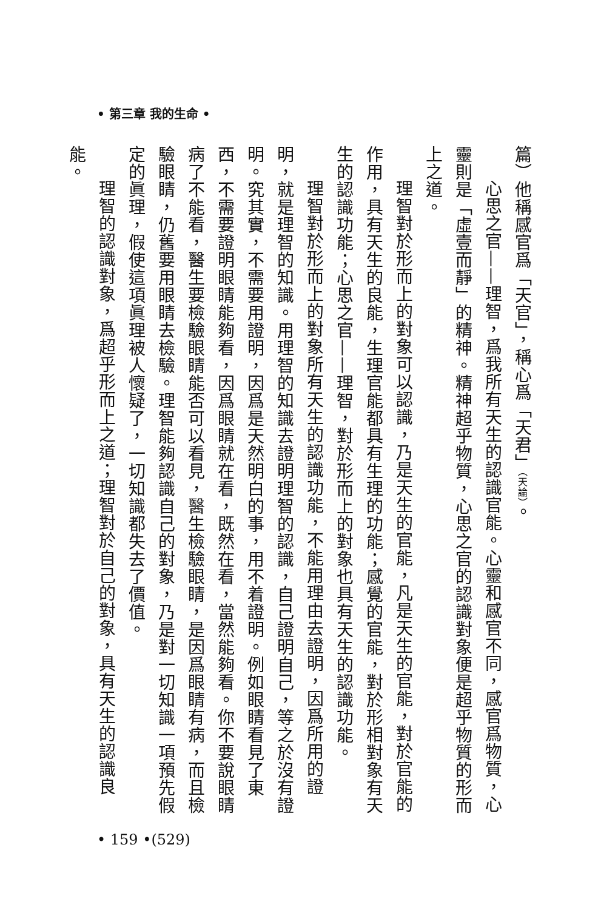• 第三章 我的生命 •
篇）他稱感官爲「天官」，稱心爲「天君」（天論）。
心思之官——理智，爲我所有天生的認識官能。心靈和感官不同，感官爲物質，心靈則是「虛壹而靜」的精神。精神超乎物質，心思之官的認識對象便是超乎物質的形而上之道。
理智對於形而上的對象可以認識，乃是天生的官能，凡是天生的官能，對於官能的作用，具有天生的良能，生理官能都具有生理的功能；感覺的官能，對於形相對象有天生的認識功能；心思之官——理智，對於形而上的對象也具有天生的認識功能。
理智對於形而上的對象所有天生的認識功能，不能用理由去證明，因爲所用的證明，就是理智的知識。用理智的知識去證明理智的認識，自己證明自己，等之於沒有證明。究其實，不需要用證明，因爲是天然明白的事，用不着證明。例如眼睛看見了東西，不需要證明眼睛能夠看，因爲眼睛就在看，既然在看，當然能夠看。你不要說眼睛病了不能看，醫生要檢驗眼睛能否可以看見，醫生檢驗眼睛，是因爲眼睛有病，而且檢驗眼睛，仍舊要用眼睛去檢驗。理智能夠認識自己的對象，乃是對一切知識一項預先假定的眞理，假使這項眞理被人懷疑了，一切知識都失去了價值。
理智的認識對象，爲超乎形而上之道；理智對於自己的對象，具有天生的認識良能。
• 159 •(529)